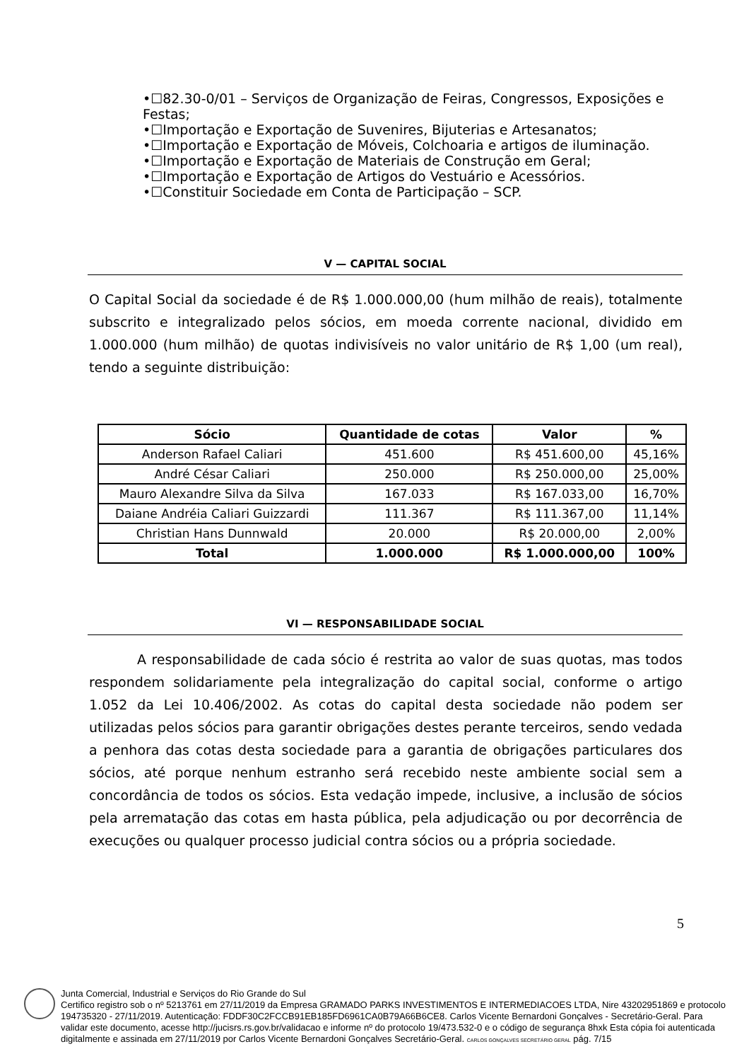•☐82.30-0/01 – Serviços de Organização de Feiras, Congressos, Exposições e Festas;
•☐Importação e Exportação de Suvenires, Bijuterias e Artesanatos;
•☐Importação e Exportação de Móveis, Colchoaria e artigos de iluminação.
•☐Importação e Exportação de Materiais de Construção em Geral;
•☐Importação e Exportação de Artigos do Vestuário e Acessórios.
•☐Constituir Sociedade em Conta de Participação – SCP.
V — CAPITAL SOCIAL
O Capital Social da sociedade é de R$ 1.000.000,00 (hum milhão de reais), totalmente subscrito e integralizado pelos sócios, em moeda corrente nacional, dividido em 1.000.000 (hum milhão) de quotas indivisíveis no valor unitário de R$ 1,00 (um real), tendo a seguinte distribuição:
| Sócio | Quantidade de cotas | Valor | % |
| --- | --- | --- | --- |
| Anderson Rafael Caliari | 451.600 | R$ 451.600,00 | 45,16% |
| André César Caliari | 250.000 | R$ 250.000,00 | 25,00% |
| Mauro Alexandre Silva da Silva | 167.033 | R$ 167.033,00 | 16,70% |
| Daiane Andréia Caliari Guizzardi | 111.367 | R$ 111.367,00 | 11,14% |
| Christian Hans Dunnwald | 20.000 | R$ 20.000,00 | 2,00% |
| Total | 1.000.000 | R$ 1.000.000,00 | 100% |
VI — RESPONSABILIDADE SOCIAL
A responsabilidade de cada sócio é restrita ao valor de suas quotas, mas todos respondem solidariamente pela integralização do capital social, conforme o artigo 1.052 da Lei 10.406/2002. As cotas do capital desta sociedade não podem ser utilizadas pelos sócios para garantir obrigações destes perante terceiros, sendo vedada a penhora das cotas desta sociedade para a garantia de obrigações particulares dos sócios, até porque nenhum estranho será recebido neste ambiente social sem a concordância de todos os sócios. Esta vedação impede, inclusive, a inclusão de sócios pela arrematação das cotas em hasta pública, pela adjudicação ou por decorrência de execuções ou qualquer processo judicial contra sócios ou a própria sociedade.
5
Junta Comercial, Industrial e Serviços do Rio Grande do Sul
Certifico registro sob o nº 5213761 em 27/11/2019 da Empresa GRAMADO PARKS INVESTIMENTOS E INTERMEDIACOES LTDA, Nire 43202951869 e protocolo 194735320 - 27/11/2019. Autenticação: FDDF30C2FCCB91EB185FD6961CA0B79A66B6CE8. Carlos Vicente Bernardoni Gonçalves - Secretário-Geral. Para validar este documento, acesse http://jucisrs.rs.gov.br/validacao e informe nº do protocolo 19/473.532-0 e o código de segurança 8hxk Esta cópia foi autenticada digitalmente e assinada em 27/11/2019 por Carlos Vicente Bernardoni Gonçalves Secretário-Geral. CARLOS GONÇALVES SECRETÁRIO GERAL pág. 7/15